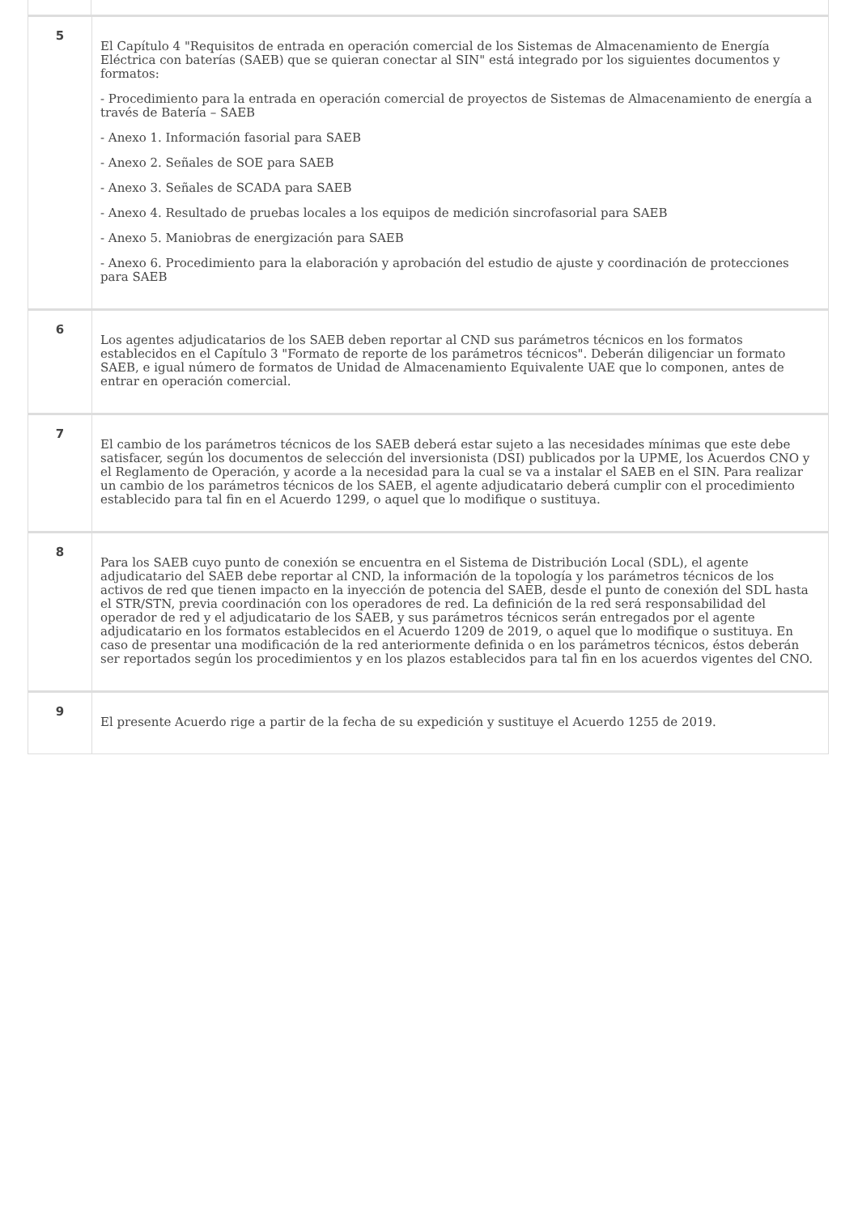| 5 | El Capítulo 4 "Requisitos de entrada en operación comercial de los Sistemas de Almacenamiento de Energía Eléctrica con baterías (SAEB) que se quieran conectar al SIN" está integrado por los siguientes documentos y formatos: - Procedimiento para la entrada en operación comercial de proyectos de Sistemas de Almacenamiento de energía a través de Batería – SAEB - Anexo 1. Información fasorial para SAEB - Anexo 2. Señales de SOE para SAEB - Anexo 3. Señales de SCADA para SAEB - Anexo 4. Resultado de pruebas locales a los equipos de medición sincrofasorial para SAEB - Anexo 5. Maniobras de energización para SAEB - Anexo 6. Procedimiento para la elaboración y aprobación del estudio de ajuste y coordinación de protecciones para SAEB |
| 6 | Los agentes adjudicatarios de los SAEB deben reportar al CND sus parámetros técnicos en los formatos establecidos en el Capítulo 3 "Formato de reporte de los parámetros técnicos". Deberán diligenciar un formato SAEB, e igual número de formatos de Unidad de Almacenamiento Equivalente UAE que lo componen, antes de entrar en operación comercial. |
| 7 | El cambio de los parámetros técnicos de los SAEB deberá estar sujeto a las necesidades mínimas que este debe satisfacer, según los documentos de selección del inversionista (DSI) publicados por la UPME, los Acuerdos CNO y el Reglamento de Operación, y acorde a la necesidad para la cual se va a instalar el SAEB en el SIN. Para realizar un cambio de los parámetros técnicos de los SAEB, el agente adjudicatario deberá cumplir con el procedimiento establecido para tal fin en el Acuerdo 1299, o aquel que lo modifique o sustituya. |
| 8 | Para los SAEB cuyo punto de conexión se encuentra en el Sistema de Distribución Local (SDL), el agente adjudicatario del SAEB debe reportar al CND, la información de la topología y los parámetros técnicos de los activos de red que tienen impacto en la inyección de potencia del SAEB, desde el punto de conexión del SDL hasta el STR/STN, previa coordinación con los operadores de red. La definición de la red será responsabilidad del operador de red y el adjudicatario de los SAEB, y sus parámetros técnicos serán entregados por el agente adjudicatario en los formatos establecidos en el Acuerdo 1209 de 2019, o aquel que lo modifique o sustituya. En caso de presentar una modificación de la red anteriormente definida o en los parámetros técnicos, éstos deberán ser reportados según los procedimientos y en los plazos establecidos para tal fin en los acuerdos vigentes del CNO. |
| 9 | El presente Acuerdo rige a partir de la fecha de su expedición y sustituye el Acuerdo 1255 de 2019. |